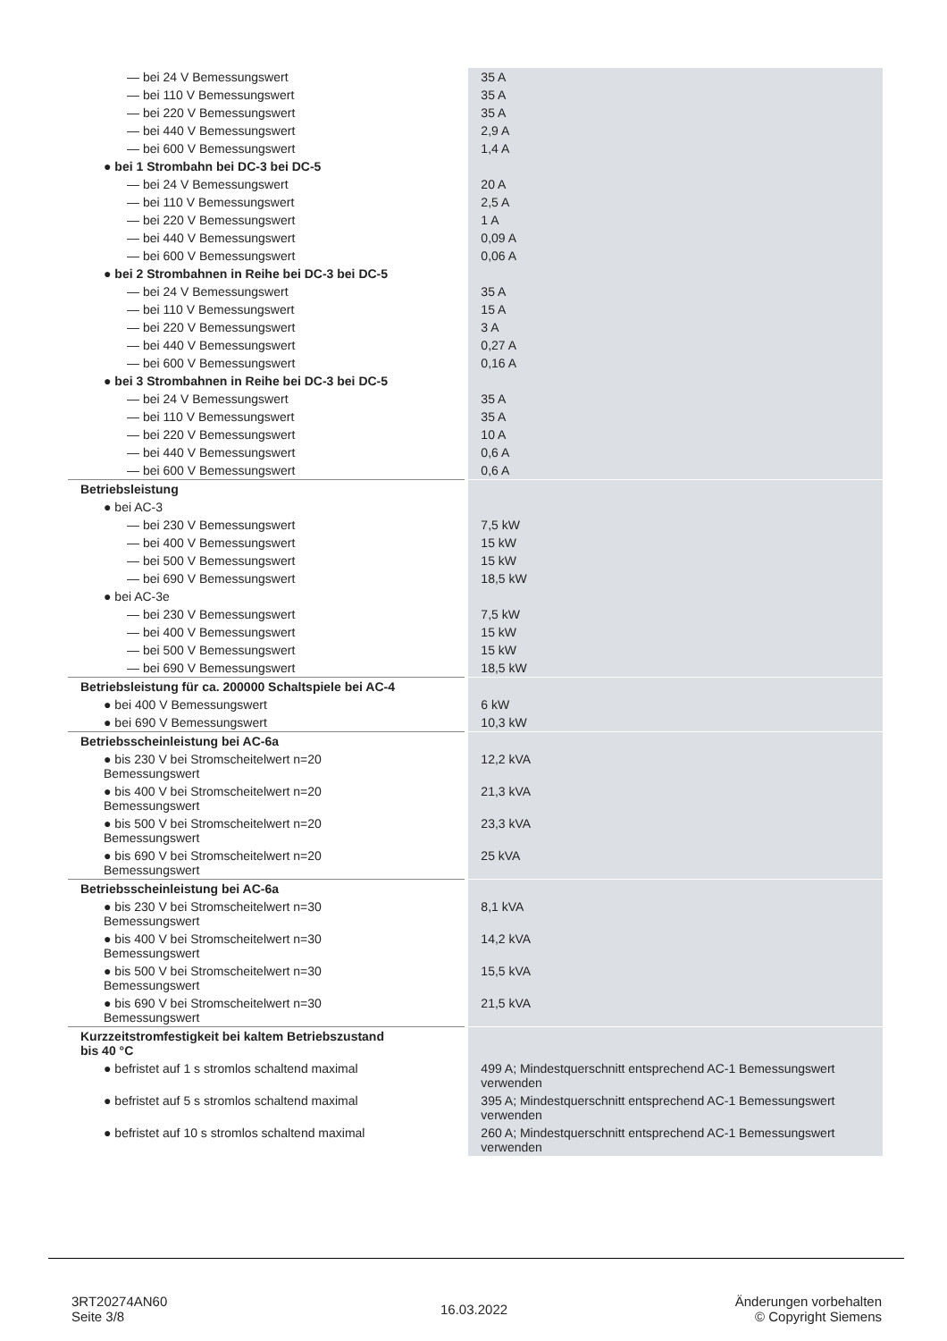| — bei 24 V Bemessungswert | 35 A |
| — bei 110 V Bemessungswert | 35 A |
| — bei 220 V Bemessungswert | 35 A |
| — bei 440 V Bemessungswert | 2,9 A |
| — bei 600 V Bemessungswert | 1,4 A |
| ● bei 1 Strombahn bei DC-3 bei DC-5 | |
| — bei 24 V Bemessungswert | 20 A |
| — bei 110 V Bemessungswert | 2,5 A |
| — bei 220 V Bemessungswert | 1 A |
| — bei 440 V Bemessungswert | 0,09 A |
| — bei 600 V Bemessungswert | 0,06 A |
| ● bei 2 Strombahnen in Reihe bei DC-3 bei DC-5 | |
| — bei 24 V Bemessungswert | 35 A |
| — bei 110 V Bemessungswert | 15 A |
| — bei 220 V Bemessungswert | 3 A |
| — bei 440 V Bemessungswert | 0,27 A |
| — bei 600 V Bemessungswert | 0,16 A |
| ● bei 3 Strombahnen in Reihe bei DC-3 bei DC-5 | |
| — bei 24 V Bemessungswert | 35 A |
| — bei 110 V Bemessungswert | 35 A |
| — bei 220 V Bemessungswert | 10 A |
| — bei 440 V Bemessungswert | 0,6 A |
| — bei 600 V Bemessungswert | 0,6 A |
| Betriebsleistung | |
| ● bei AC-3 | |
| — bei 230 V Bemessungswert | 7,5 kW |
| — bei 400 V Bemessungswert | 15 kW |
| — bei 500 V Bemessungswert | 15 kW |
| — bei 690 V Bemessungswert | 18,5 kW |
| ● bei AC-3e | |
| — bei 230 V Bemessungswert | 7,5 kW |
| — bei 400 V Bemessungswert | 15 kW |
| — bei 500 V Bemessungswert | 15 kW |
| — bei 690 V Bemessungswert | 18,5 kW |
| Betriebsleistung für ca. 200000 Schaltspiele bei AC-4 | |
| ● bei 400 V Bemessungswert | 6 kW |
| ● bei 690 V Bemessungswert | 10,3 kW |
| Betriebsscheinleistung bei AC-6a | |
| ● bis 230 V bei Stromscheitelwert n=20 Bemessungswert | 12,2 kVA |
| ● bis 400 V bei Stromscheitelwert n=20 Bemessungswert | 21,3 kVA |
| ● bis 500 V bei Stromscheitelwert n=20 Bemessungswert | 23,3 kVA |
| ● bis 690 V bei Stromscheitelwert n=20 Bemessungswert | 25 kVA |
| Betriebsscheinleistung bei AC-6a | |
| ● bis 230 V bei Stromscheitelwert n=30 Bemessungswert | 8,1 kVA |
| ● bis 400 V bei Stromscheitelwert n=30 Bemessungswert | 14,2 kVA |
| ● bis 500 V bei Stromscheitelwert n=30 Bemessungswert | 15,5 kVA |
| ● bis 690 V bei Stromscheitelwert n=30 Bemessungswert | 21,5 kVA |
| Kurzzeitstromfestigkeit bei kaltem Betriebszustand bis 40 °C | |
| ● befristet auf 1 s stromlos schaltend maximal | 499 A; Mindestquerschnitt entsprechend AC-1 Bemessungswert verwenden |
| ● befristet auf 5 s stromlos schaltend maximal | 395 A; Mindestquerschnitt entsprechend AC-1 Bemessungswert verwenden |
| ● befristet auf 10 s stromlos schaltend maximal | 260 A; Mindestquerschnitt entsprechend AC-1 Bemessungswert verwenden |
3RT20274AN60
Seite 3/8
16.03.2022
Änderungen vorbehalten
© Copyright Siemens